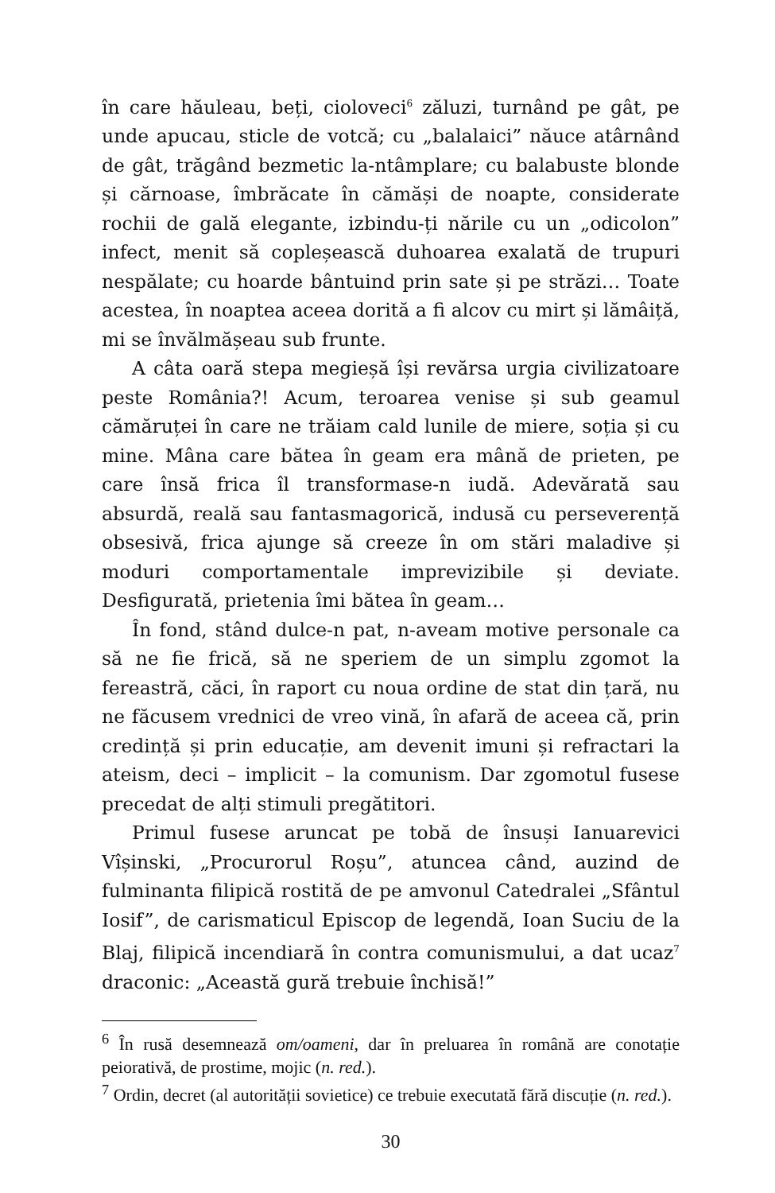în care hăuleau, beți, cioloveci<sup>6</sup> zăluzi, turnând pe gât, pe unde apucau, sticle de votcă; cu „balalaici” năuce atârnând de gât, trăgând bezmetic la-ntâmplare; cu balabuste blonde și cărnoase, îmbrăcate în cămăși de noapte, considerate rochii de gală elegante, izbindu-ți nările cu un „odicolon” infect, menit să copleșească duhoarea exalată de trupuri nespălate; cu hoarde bântuind prin sate și pe străzi… Toate acestea, în noaptea aceea dorită a fi alcov cu mirt și lămâiță, mi se învălmășeau sub frunte.
A câta oară stepa megieșă își revărsa urgia civilizatoare peste România?! Acum, teroarea venise și sub geamul cămăruței în care ne trăiam cald lunile de miere, soția și cu mine. Mâna care bătea în geam era mână de prieten, pe care însă frica îl transformase-n iudă. Adevărată sau absurdă, reală sau fantasmagorică, indusă cu perseverență obsesivă, frica ajunge să creeze în om stări maladive și moduri comportamentale imprevizibile și deviate. Desfigurată, prietenia îmi bătea în geam…
În fond, stând dulce-n pat, n-aveam motive personale ca să ne fie frică, să ne speriem de un simplu zgomot la fereastră, căci, în raport cu noua ordine de stat din țară, nu ne făcusem vrednici de vreo vină, în afară de aceea că, prin credință și prin educație, am devenit imuni și refractari la ateism, deci – implicit – la comunism. Dar zgomotul fusese precedat de alți stimuli pregătitori.
Primul fusese aruncat pe tobă de însuși Ianuarevici Vîșinski, „Procurorul Roșu”, atuncea când, auzind de fulminanta filipică rostită de pe amvonul Catedralei „Sfântul Iosif”, de carismaticul Episcop de legendă, Ioan Suciu de la Blaj, filipică incendiară în contra comunismului, a dat ucaz<sup>7</sup> draconic: „Această gură trebuie închisă!”
<sup>6</sup> În rusă desemnează om/oameni, dar în preluarea în română are conotație peiorativă, de prostime, mojic (n. red.).
<sup>7</sup> Ordin, decret (al autorității sovietice) ce trebuie executată fără discuție (n. red.).
30